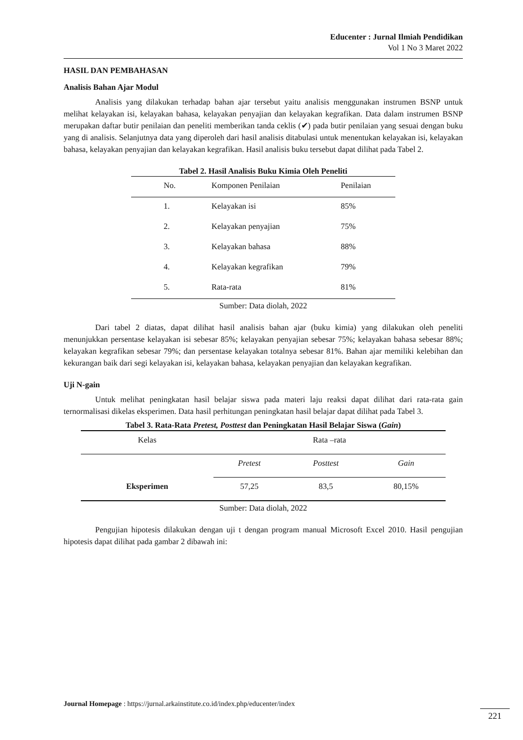Educenter : Jurnal Ilmiah Pendidikan
Vol 1 No 3 Maret 2022
HASIL DAN PEMBAHASAN
Analisis Bahan Ajar Modul
Analisis yang dilakukan terhadap bahan ajar tersebut yaitu analisis menggunakan instrumen BSNP untuk melihat kelayakan isi, kelayakan bahasa, kelayakan penyajian dan kelayakan kegrafikan. Data dalam instrumen BSNP merupakan daftar butir penilaian dan peneliti memberikan tanda ceklis (✔) pada butir penilaian yang sesuai dengan buku yang di analisis. Selanjutnya data yang diperoleh dari hasil analisis ditabulasi untuk menentukan kelayakan isi, kelayakan bahasa, kelayakan penyajian dan kelayakan kegrafikan. Hasil analisis buku tersebut dapat dilihat pada Tabel 2.
Tabel 2. Hasil Analisis Buku Kimia Oleh Peneliti
| No. | Komponen Penilaian | Penilaian |
| --- | --- | --- |
| 1. | Kelayakan isi | 85% |
| 2. | Kelayakan penyajian | 75% |
| 3. | Kelayakan bahasa | 88% |
| 4. | Kelayakan kegrafikan | 79% |
| 5. | Rata-rata | 81% |
Sumber: Data diolah, 2022
Dari tabel 2 diatas, dapat dilihat hasil analisis bahan ajar (buku kimia) yang dilakukan oleh peneliti menunjukkan persentase kelayakan isi sebesar 85%; kelayakan penyajian sebesar 75%; kelayakan bahasa sebesar 88%; kelayakan kegrafikan sebesar 79%; dan persentase kelayakan totalnya sebesar 81%. Bahan ajar memiliki kelebihan dan kekurangan baik dari segi kelayakan isi, kelayakan bahasa, kelayakan penyajian dan kelayakan kegrafikan.
Uji N-gain
Untuk melihat peningkatan hasil belajar siswa pada materi laju reaksi dapat dilihat dari rata-rata gain ternormalisasi dikelas eksperimen. Data hasil perhitungan peningkatan hasil belajar dapat dilihat pada Tabel 3.
Tabel 3. Rata-Rata Pretest, Posttest dan Peningkatan Hasil Belajar Siswa (Gain)
| Kelas | Rata –rata | | |
| --- | --- | --- | --- |
| Eksperimen | Pretest | Posttest | Gain |
| | 57,25 | 83,5 | 80,15% |
Sumber: Data diolah, 2022
Pengujian hipotesis dilakukan dengan uji t dengan program manual Microsoft Excel 2010. Hasil pengujian hipotesis dapat dilihat pada gambar 2 dibawah ini:
Journal Homepage : https://jurnal.arkainstitute.co.id/index.php/educenter/index
221